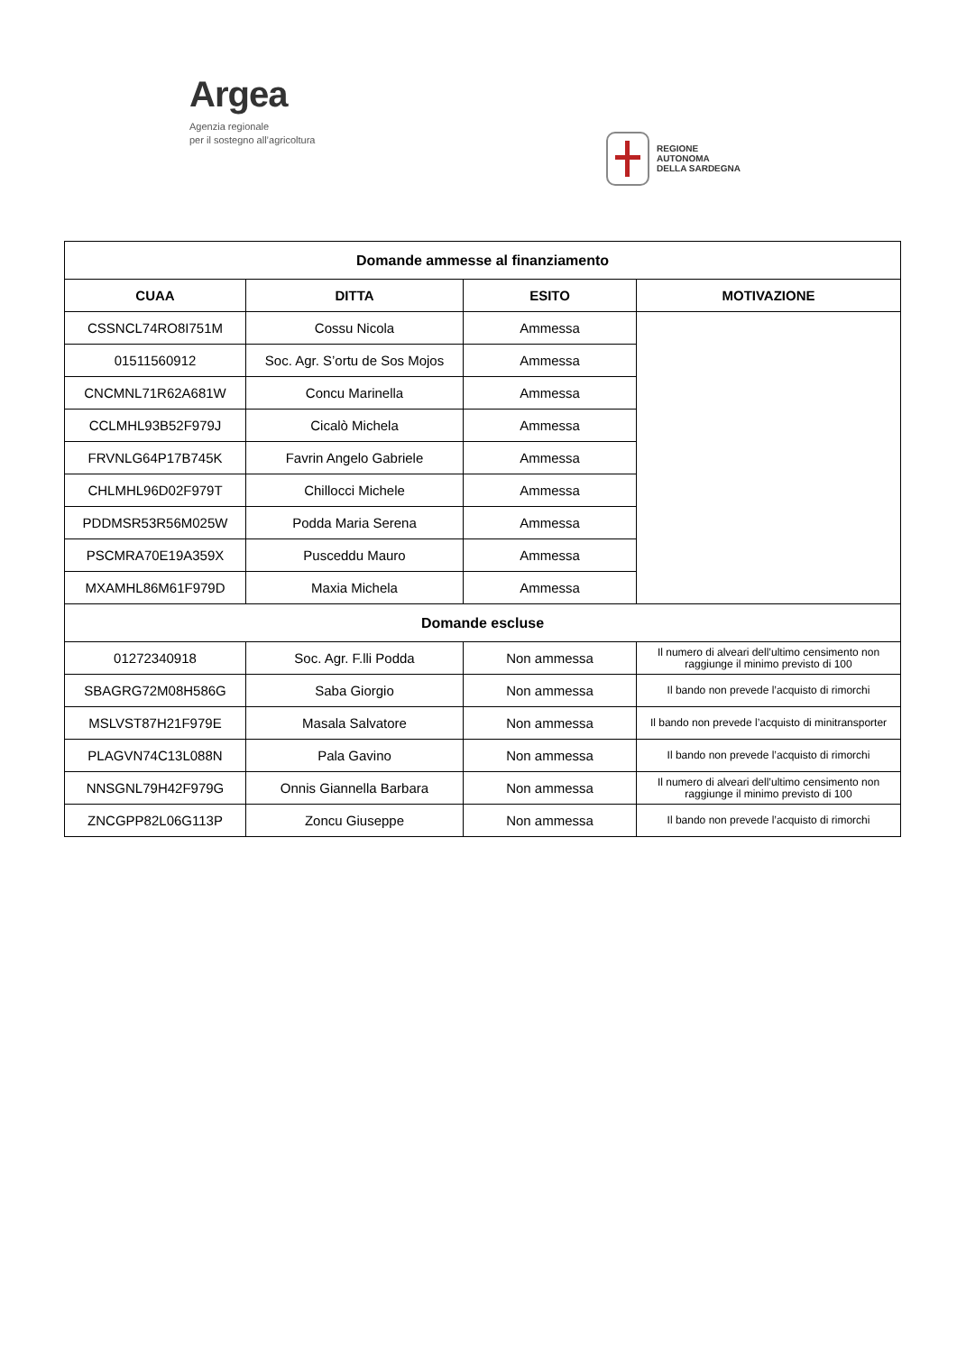Argea
Agenzia regionale
per il sostegno all’agricoltura
REGIONE
AUTONOMA
DELLA SARDEGNA
| Domande ammesse al finanziamento | | | |
| --- | --- | --- | --- |
| CUAA | DITTA | ESITO | MOTIVAZIONE |
| CSSNCL74RO8I751M | Cossu Nicola | Ammessa | |
| 01511560912 | Soc. Agr. S’ortu de Sos Mojos | Ammessa | |
| CNCMNL71R62A681W | Concu Marinella | Ammessa | |
| CCLMHL93B52F979J | Cicalò Michela | Ammessa | |
| FRVNLG64P17B745K | Favrin Angelo Gabriele | Ammessa | |
| CHLMHL96D02F979T | Chillocci Michele | Ammessa | |
| PDDMSR53R56M025W | Podda Maria Serena | Ammessa | |
| PSCMRA70E19A359X | Pusceddu Mauro | Ammessa | |
| MXAMHL86M61F979D | Maxia Michela | Ammessa | |
| Domande escluse | | | |
| 01272340918 | Soc. Agr. F.lli Podda | Non ammessa | Il numero di alveari dell’ultimo censimento non raggiunge il minimo previsto di 100 |
| SBAGRG72M08H586G | Saba Giorgio | Non ammessa | Il bando non prevede l’acquisto di rimorchi |
| MSLVST87H21F979E | Masala Salvatore | Non ammessa | Il bando non prevede l’acquisto di minitransporter |
| PLAGVN74C13L088N | Pala Gavino | Non ammessa | Il bando non prevede l’acquisto di rimorchi |
| NNSGNL79H42F979G | Onnis Giannella Barbara | Non ammessa | Il numero di alveari dell’ultimo censimento non raggiunge il minimo previsto di 100 |
| ZNCGPP82L06G113P | Zoncu Giuseppe | Non ammessa | Il bando non prevede l’acquisto di rimorchi |